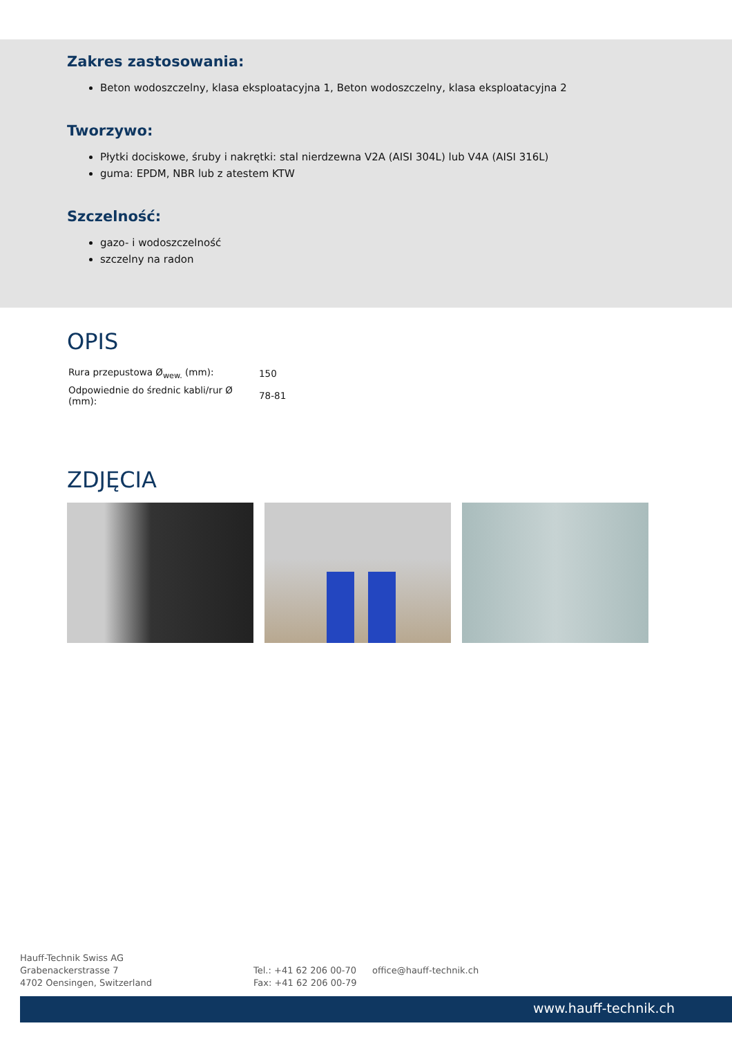Zakres zastosowania:
Beton wodoszczelny, klasa eksploatacyjna 1, Beton wodoszczelny, klasa eksploatacyjna 2
Tworzywo:
Płytki dociskowe, śruby i nakrętki: stal nierdzewna V2A (AISI 304L) lub V4A (AISI 316L)
guma: EPDM, NBR lub z atestem KTW
Szczelność:
gazo- i wodoszczelność
szczelny na radon
OPIS
| Rura przepustowa Ø<sub>wew.</sub> (mm): | 150 |
| Odpowiednie do średnic kabli/rur Ø (mm): | 78-81 |
ZDJĘCIA
Hauff-Technik Swiss AG
Grabenackerstrasse 7
4702 Oensingen, Switzerland
Tel.: +41 62 206 00-70
Fax: +41 62 206 00-79
office@hauff-technik.ch
www.hauff-technik.ch